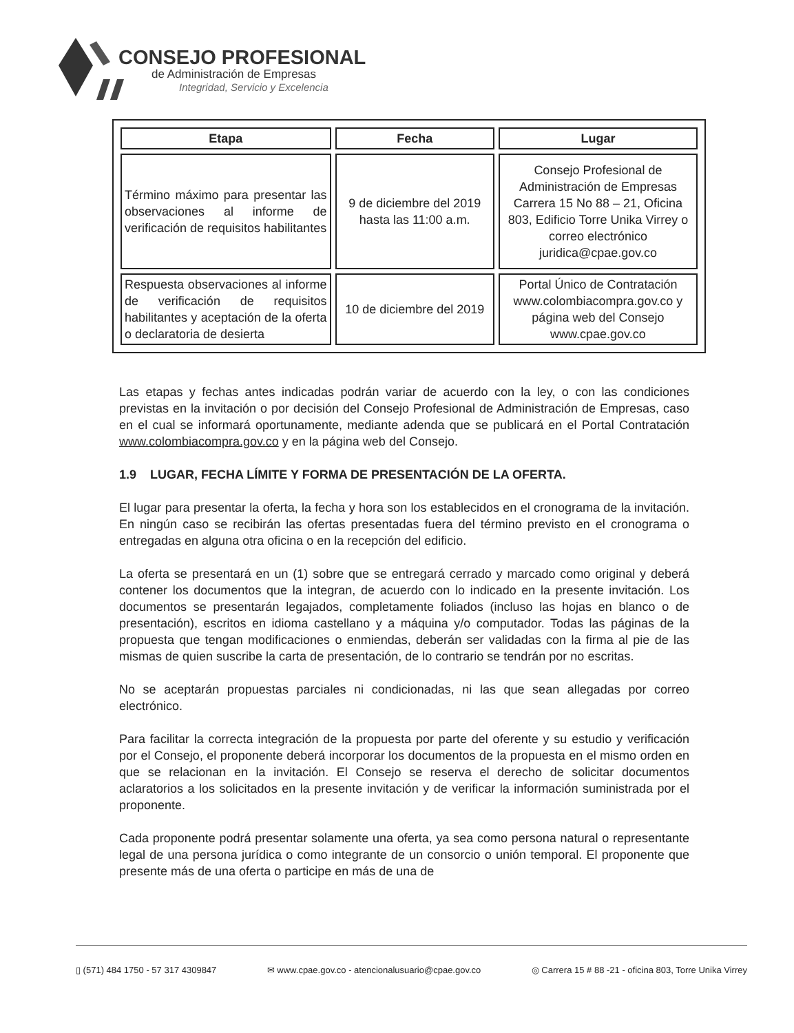CONSEJO PROFESIONAL
de Administración de Empresas
Integridad, Servicio y Excelencia
| Etapa | Fecha | Lugar |
| --- | --- | --- |
| Término máximo para presentar las observaciones al informe de verificación de requisitos habilitantes | 9 de diciembre del 2019 hasta las 11:00 a.m. | Consejo Profesional de Administración de Empresas Carrera 15 No 88 – 21, Oficina 803, Edificio Torre Unika Virrey o correo electrónico juridica@cpae.gov.co |
| Respuesta observaciones al informe de verificación de requisitos habilitantes y aceptación de la oferta o declaratoria de desierta | 10 de diciembre del 2019 | Portal Único de Contratación www.colombiacompra.gov.co y página web del Consejo www.cpae.gov.co |
Las etapas y fechas antes indicadas podrán variar de acuerdo con la ley, o con las condiciones previstas en la invitación o por decisión del Consejo Profesional de Administración de Empresas, caso en el cual se informará oportunamente, mediante adenda que se publicará en el Portal Contratación www.colombiacompra.gov.co y en la página web del Consejo.
1.9 LUGAR, FECHA LÍMITE Y FORMA DE PRESENTACIÓN DE LA OFERTA.
El lugar para presentar la oferta, la fecha y hora son los establecidos en el cronograma de la invitación. En ningún caso se recibirán las ofertas presentadas fuera del término previsto en el cronograma o entregadas en alguna otra oficina o en la recepción del edificio.
La oferta se presentará en un (1) sobre que se entregará cerrado y marcado como original y deberá contener los documentos que la integran, de acuerdo con lo indicado en la presente invitación. Los documentos se presentarán legajados, completamente foliados (incluso las hojas en blanco o de presentación), escritos en idioma castellano y a máquina y/o computador. Todas las páginas de la propuesta que tengan modificaciones o enmiendas, deberán ser validadas con la firma al pie de las mismas de quien suscribe la carta de presentación, de lo contrario se tendrán por no escritas.
No se aceptarán propuestas parciales ni condicionadas, ni las que sean allegadas por correo electrónico.
Para facilitar la correcta integración de la propuesta por parte del oferente y su estudio y verificación por el Consejo, el proponente deberá incorporar los documentos de la propuesta en el mismo orden en que se relacionan en la invitación. El Consejo se reserva el derecho de solicitar documentos aclaratorios a los solicitados en la presente invitación y de verificar la información suministrada por el proponente.
Cada proponente podrá presentar solamente una oferta, ya sea como persona natural o representante legal de una persona jurídica o como integrante de un consorcio o unión temporal. El proponente que presente más de una oferta o participe en más de una de
▯ (571) 484 1750 - 57 317 4309847 ✉ www.cpae.gov.co - atencionalusuario@cpae.gov.co ◎ Carrera 15 # 88 -21 - oficina 803, Torre Unika Virrey